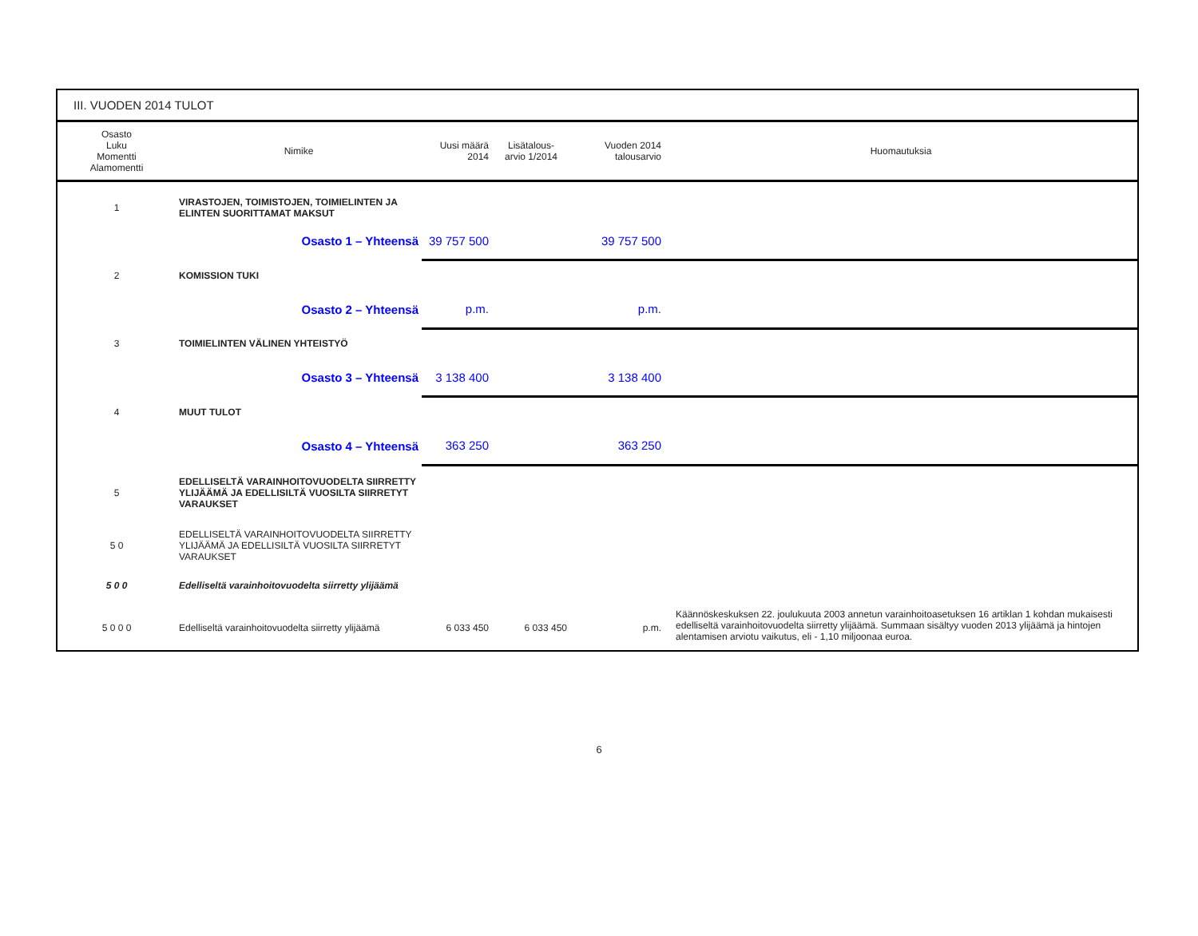III. VUODEN 2014 TULOT
| Osasto Luku Momentti Alamomentti | Nimike | Uusi määrä 2014 | Lisätalous- arvio 1/2014 | Vuoden 2014 talousarvio | Huomautuksia |
| --- | --- | --- | --- | --- | --- |
| 1 | VIRASTOJEN, TOIMISTOJEN, TOIMIELINTEN JA ELINTEN SUORITTAMAT MAKSUT | | | | |
| | Osasto 1 – Yhteensä | 39 757 500 | | 39 757 500 | |
| 2 | KOMISSION TUKI | | | | |
| | Osasto 2 – Yhteensä | p.m. | | p.m. | |
| 3 | TOIMIELINTEN VÄLINEN YHTEISTYÖ | | | | |
| | Osasto 3 – Yhteensä | 3 138 400 | | 3 138 400 | |
| 4 | MUUT TULOT | | | | |
| | Osasto 4 – Yhteensä | 363 250 | | 363 250 | |
| 5 | EDELLISELTÄ VARAINHOITOVUODELTA SIIRRETTY YLIJÄÄMÄ JA EDELLISILTÄ VUOSILTA SIIRRETYT VARAUKSET | | | | |
| 5 0 | EDELLISELTÄ VARAINHOITOVUODELTA SIIRRETTY YLIJÄÄMÄ JA EDELLISILTÄ VUOSILTA SIIRRETYT VARAUKSET | | | | |
| 5 0 0 | Edelliseltä varainhoitovuodelta siirretty ylijäämä | | | | |
| 5 0 0 0 | Edelliseltä varainhoitovuodelta siirretty ylijäämä | 6 033 450 | 6 033 450 | p.m. | Käännöskeskuksen 22. joulukuuta 2003 annetun varainhoitoasetuksen 16 artiklan 1 kohdan mukaisesti edelliseltä varainhoitovuodelta siirretty ylijäämä. Summaan sisältyy vuoden 2013 ylijäämä ja hintojen alentamisen arviotu vaikutus, eli - 1,10 miljoonaa euroa. |
6